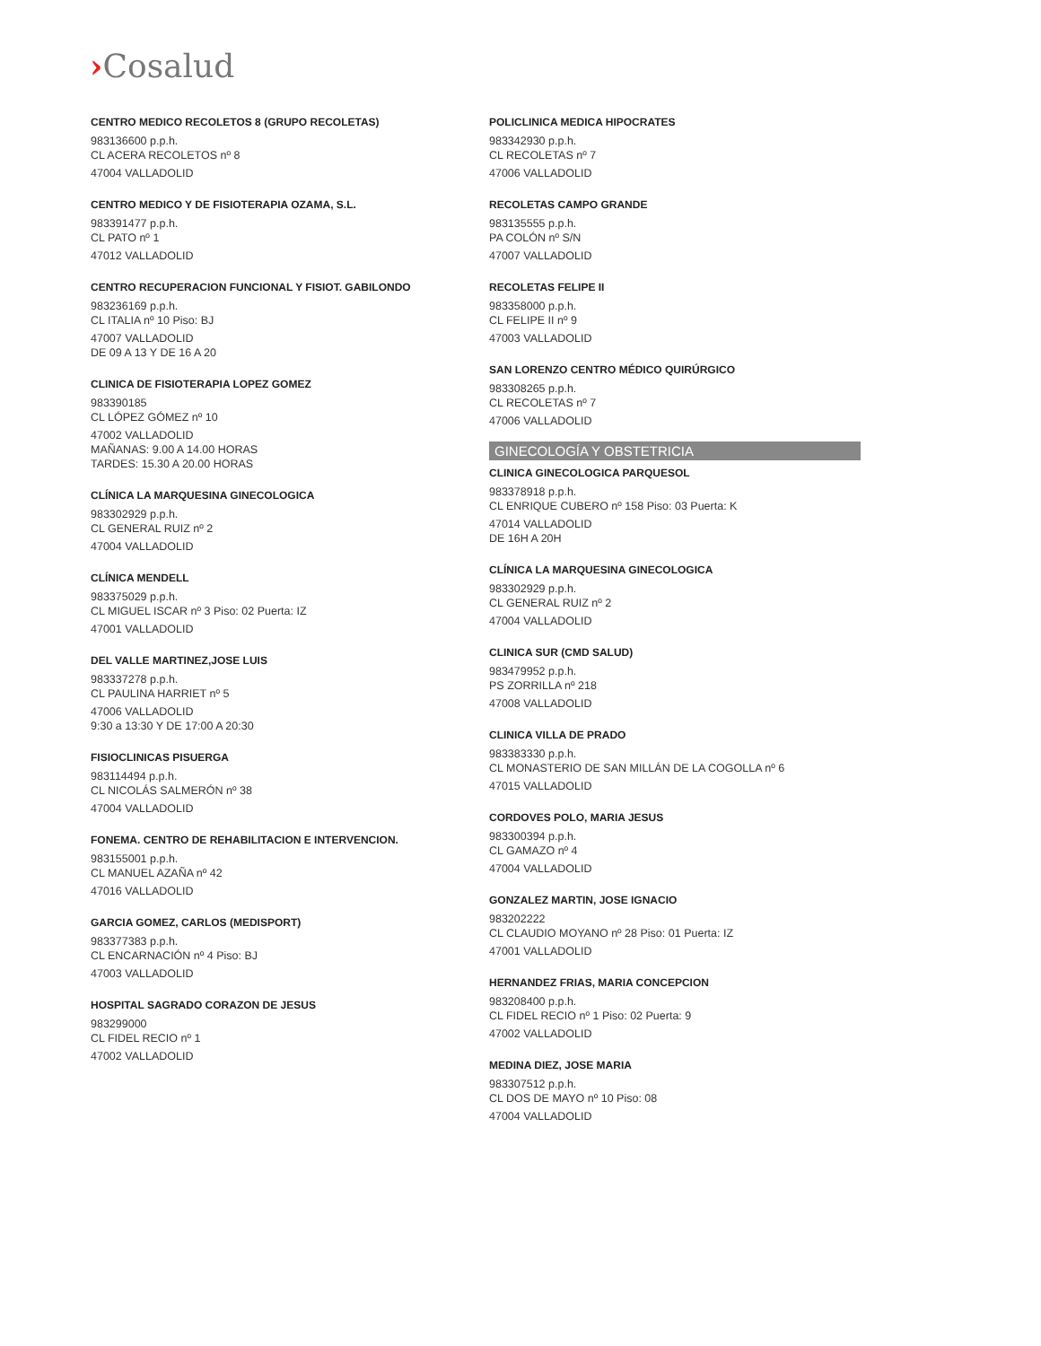›Cosalud
CENTRO MEDICO RECOLETOS 8 (GRUPO RECOLETAS)
983136600 p.p.h.
CL ACERA RECOLETOS nº 8
47004 VALLADOLID
CENTRO MEDICO Y DE FISIOTERAPIA OZAMA, S.L.
983391477 p.p.h.
CL PATO nº 1
47012 VALLADOLID
CENTRO RECUPERACION FUNCIONAL Y FISIOT. GABILONDO
983236169 p.p.h.
CL ITALIA nº 10 Piso: BJ
47007 VALLADOLID
DE 09 A 13 Y DE 16 A 20
CLINICA DE FISIOTERAPIA LOPEZ GOMEZ
983390185
CL LÓPEZ GÓMEZ nº 10
47002 VALLADOLID
MAÑANAS: 9.00 A 14.00 HORAS
TARDES: 15.30 A 20.00 HORAS
CLÍNICA LA MARQUESINA GINECOLOGICA
983302929 p.p.h.
CL GENERAL RUIZ nº 2
47004 VALLADOLID
CLÍNICA MENDELL
983375029 p.p.h.
CL MIGUEL ISCAR nº 3 Piso: 02 Puerta: IZ
47001 VALLADOLID
DEL VALLE MARTINEZ,JOSE LUIS
983337278 p.p.h.
CL PAULINA HARRIET nº 5
47006 VALLADOLID
9:30 a 13:30 Y DE 17:00 A 20:30
FISIOCLINICAS PISUERGA
983114494 p.p.h.
CL NICOLÁS SALMERÓN nº 38
47004 VALLADOLID
FONEMA. CENTRO DE REHABILITACION E INTERVENCION.
983155001 p.p.h.
CL MANUEL AZAÑA nº 42
47016 VALLADOLID
GARCIA GOMEZ, CARLOS (MEDISPORT)
983377383 p.p.h.
CL ENCARNACIÓN nº 4 Piso: BJ
47003 VALLADOLID
HOSPITAL SAGRADO CORAZON DE JESUS
983299000
CL FIDEL RECIO nº 1
47002 VALLADOLID
POLICLINICA MEDICA HIPOCRATES
983342930 p.p.h.
CL RECOLETAS nº 7
47006 VALLADOLID
RECOLETAS CAMPO GRANDE
983135555 p.p.h.
PA COLÓN nº S/N
47007 VALLADOLID
RECOLETAS FELIPE II
983358000 p.p.h.
CL FELIPE II nº 9
47003 VALLADOLID
SAN LORENZO CENTRO MÉDICO QUIRÚRGICO
983308265 p.p.h.
CL RECOLETAS nº 7
47006 VALLADOLID
GINECOLOGÍA Y OBSTETRICIA
CLINICA GINECOLOGICA PARQUESOL
983378918 p.p.h.
CL ENRIQUE CUBERO nº 158 Piso: 03 Puerta: K
47014 VALLADOLID
DE 16H A 20H
CLÍNICA LA MARQUESINA GINECOLOGICA
983302929 p.p.h.
CL GENERAL RUIZ nº 2
47004 VALLADOLID
CLINICA SUR (CMD SALUD)
983479952 p.p.h.
PS ZORRILLA nº 218
47008 VALLADOLID
CLINICA VILLA DE PRADO
983383330 p.p.h.
CL MONASTERIO DE SAN MILLÁN DE LA COGOLLA nº 6
47015 VALLADOLID
CORDOVES POLO, MARIA JESUS
983300394 p.p.h.
CL GAMAZO nº 4
47004 VALLADOLID
GONZALEZ MARTIN, JOSE IGNACIO
983202222
CL CLAUDIO MOYANO nº 28 Piso: 01 Puerta: IZ
47001 VALLADOLID
HERNANDEZ FRIAS, MARIA CONCEPCION
983208400 p.p.h.
CL FIDEL RECIO nº 1 Piso: 02 Puerta: 9
47002 VALLADOLID
MEDINA DIEZ, JOSE MARIA
983307512 p.p.h.
CL DOS DE MAYO nº 10 Piso: 08
47004 VALLADOLID